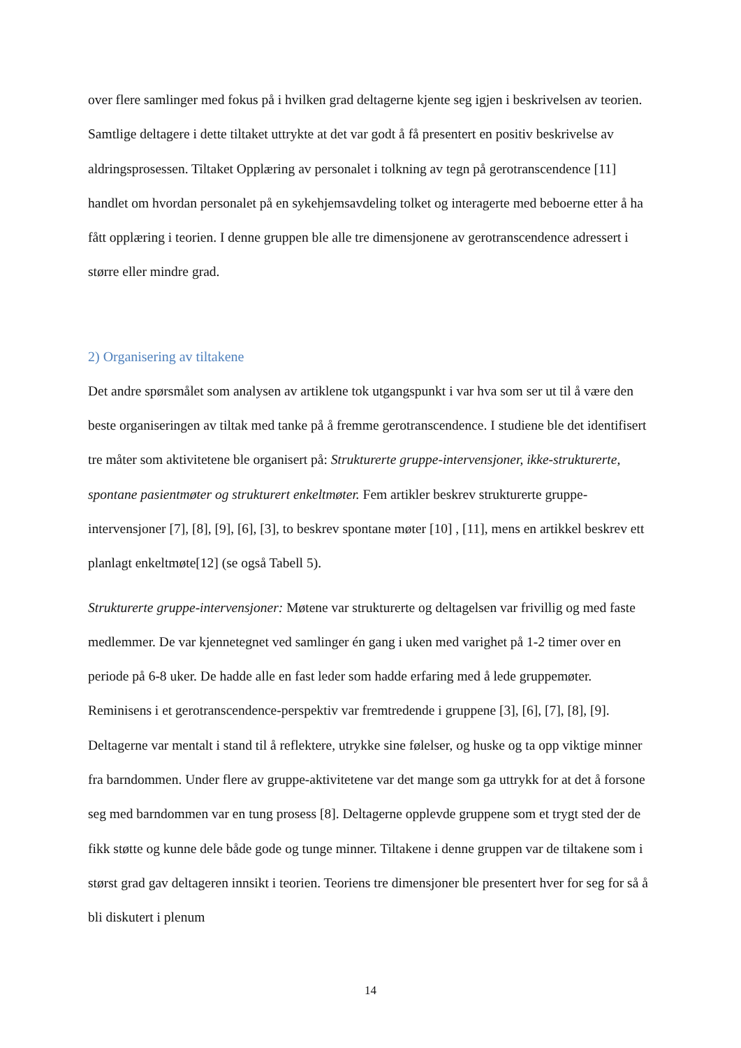over flere samlinger med fokus på i hvilken grad deltagerne kjente seg igjen i beskrivelsen av teorien. Samtlige deltagere i dette tiltaket uttrykte at det var godt å få presentert en positiv beskrivelse av aldringsprosessen. Tiltaket Opplæring av personalet i tolkning av tegn på gerotranscendence [11] handlet om hvordan personalet på en sykehjemsavdeling tolket og interagerte med beboerne etter å ha fått opplæring i teorien. I denne gruppen ble alle tre dimensjonene av gerotranscendence adressert i større eller mindre grad.
2) Organisering av tiltakene
Det andre spørsmålet som analysen av artiklene tok utgangspunkt i var hva som ser ut til å være den beste organiseringen av tiltak med tanke på å fremme gerotranscendence. I studiene ble det identifisert tre måter som aktivitetene ble organisert på: Strukturerte gruppe-intervensjoner, ikke-strukturerte, spontane pasientmøter og strukturert enkeltmøter. Fem artikler beskrev strukturerte gruppe-intervensjoner [7], [8], [9], [6], [3], to beskrev spontane møter [10] , [11], mens en artikkel beskrev ett planlagt enkeltmøte[12] (se også Tabell 5).
Strukturerte gruppe-intervensjoner: Møtene var strukturerte og deltagelsen var frivillig og med faste medlemmer. De var kjennetegnet ved samlinger én gang i uken med varighet på 1-2 timer over en periode på 6-8 uker. De hadde alle en fast leder som hadde erfaring med å lede gruppemøter. Reminisens i et gerotranscendence-perspektiv var fremtredende i gruppene [3], [6], [7], [8], [9]. Deltagerne var mentalt i stand til å reflektere, utrykke sine følelser, og huske og ta opp viktige minner fra barndommen. Under flere av gruppe-aktivitetene var det mange som ga uttrykk for at det å forsone seg med barndommen var en tung prosess [8]. Deltagerne opplevde gruppene som et trygt sted der de fikk støtte og kunne dele både gode og tunge minner. Tiltakene i denne gruppen var de tiltakene som i størst grad gav deltageren innsikt i teorien. Teoriens tre dimensjoner ble presentert hver for seg for så å bli diskutert i plenum
14